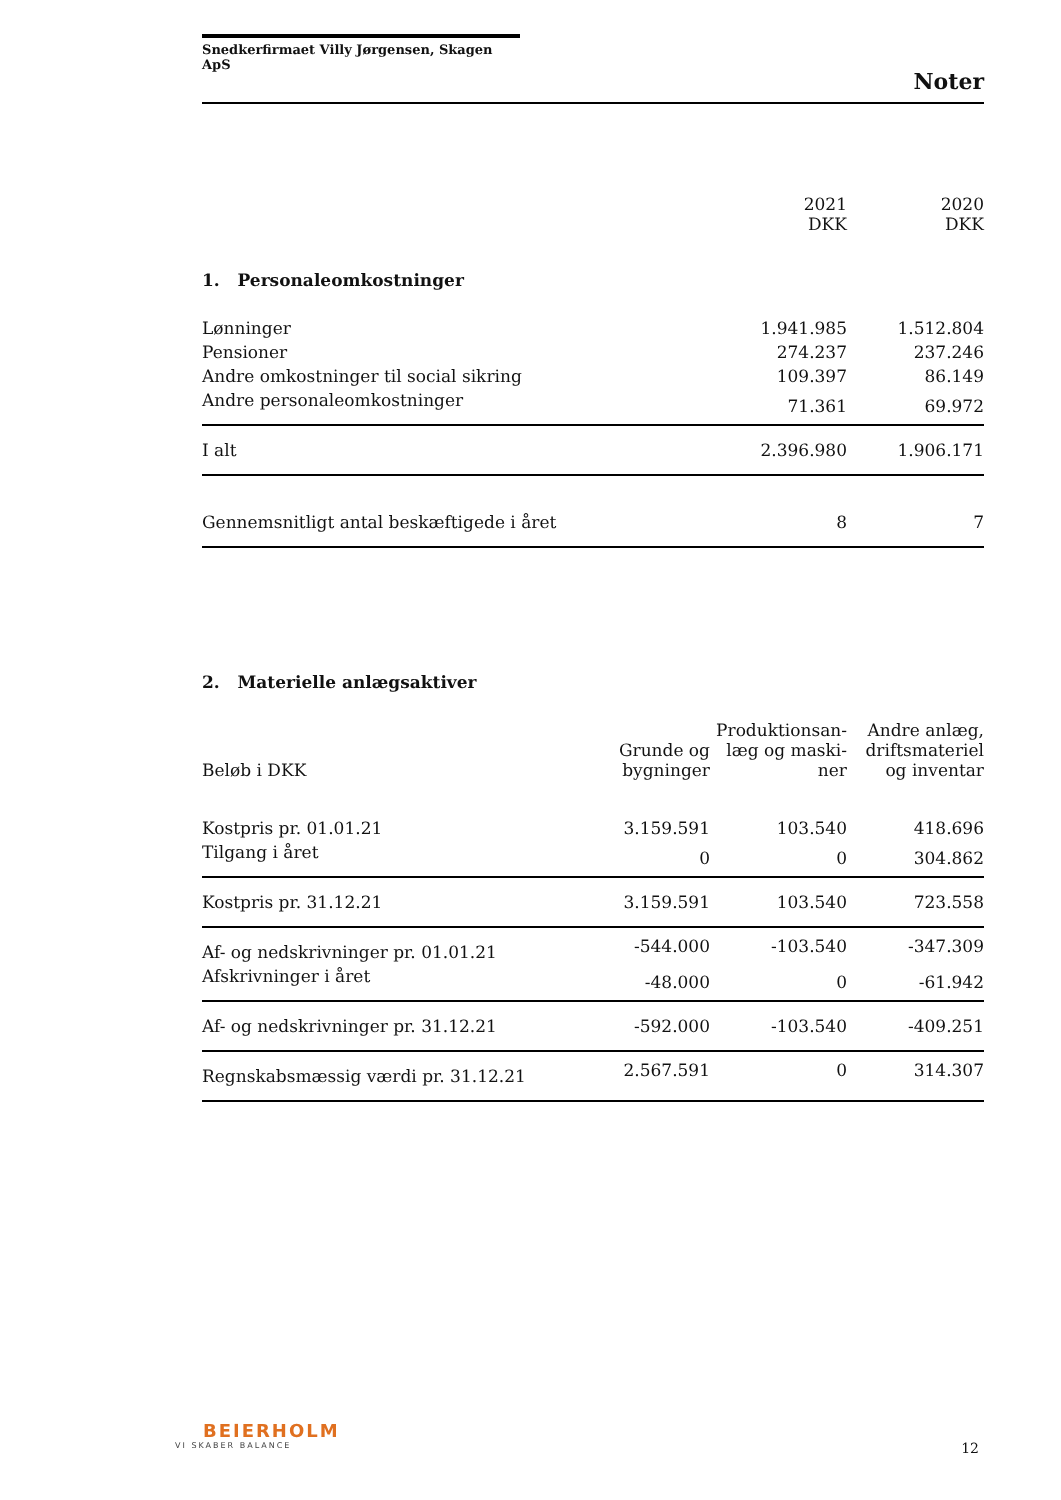Snedkerfirmaet Villy Jørgensen, Skagen ApS
Noter
| | 2021 DKK | 2020 DKK |
| --- | --- | --- |
| 1. Personaleomkostninger | | |
| Lønninger | 1.941.985 | 1.512.804 |
| Pensioner | 274.237 | 237.246 |
| Andre omkostninger til social sikring | 109.397 | 86.149 |
| Andre personaleomkostninger | 71.361 | 69.972 |
| I alt | 2.396.980 | 1.906.171 |
| Gennemsnitligt antal beskæftigede i året | 8 | 7 |
2. Materielle anlægsaktiver
| Beløb i DKK | Grunde og bygninger | Produktionsan- læg og maski- ner | Andre anlæg, driftsmateriel og inventar |
| --- | --- | --- | --- |
| Kostpris pr. 01.01.21 | 3.159.591 | 103.540 | 418.696 |
| Tilgang i året | 0 | 0 | 304.862 |
| Kostpris pr. 31.12.21 | 3.159.591 | 103.540 | 723.558 |
| Af- og nedskrivninger pr. 01.01.21 | -544.000 | -103.540 | -347.309 |
| Afskrivninger i året | -48.000 | 0 | -61.942 |
| Af- og nedskrivninger pr. 31.12.21 | -592.000 | -103.540 | -409.251 |
| Regnskabsmæssig værdi pr. 31.12.21 | 2.567.591 | 0 | 314.307 |
BEIERHOLM
VI SKABER BALANCE
12